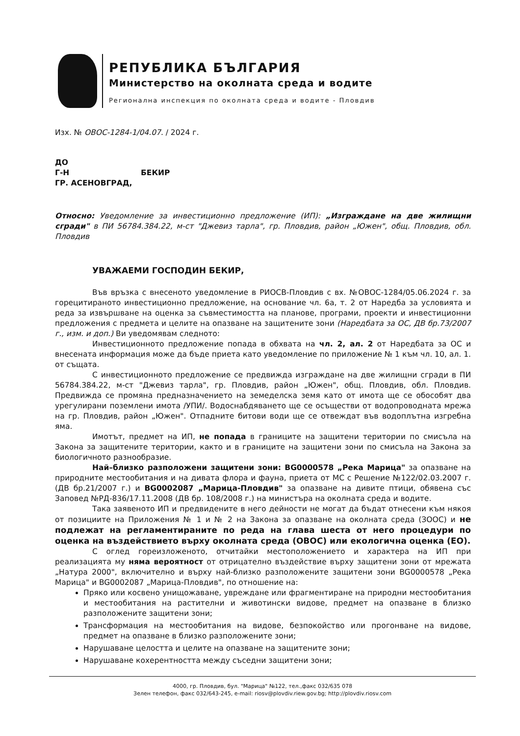РЕПУБЛИКА БЪЛГАРИЯ
Министерство на околната среда и водите
Регионална инспекция по околната среда и водите - Пловдив
Изх. № ОВОС-1284-1/04.07. / 2024 г.
ДО
Г-Н БЕКИР
ГР. АСЕНОВГРАД,
Относно: Уведомление за инвестиционно предложение (ИП): „Изграждане на две жилищни сгради" в ПИ 56784.384.22, м-ст "Джевиз тарла", гр. Пловдив, район „Южен", общ. Пловдив, обл. Пловдив
УВАЖАЕМИ ГОСПОДИН БЕКИР,
Във връзка с внесеното уведомление в РИОСВ-Пловдив с вх. №ОВОС-1284/05.06.2024 г. за горецитираното инвестиционно предложение, на основание чл. 6а, т. 2 от Наредба за условията и реда за извършване на оценка за съвместимостта на планове, програми, проекти и инвестиционни предложения с предмета и целите на опазване на защитените зони (Наредбата за ОС, ДВ бр.73/2007 г., изм. и доп.) Ви уведомявам следното:
Инвестиционното предложение попада в обхвата на чл. 2, ал. 2 от Наредбата за ОС и внесената информация може да бъде приета като уведомление по приложение № 1 към чл. 10, ал. 1. от същата.
С инвестиционното предложение се предвижда изграждане на две жилищни сгради в ПИ 56784.384.22, м-ст "Джевиз тарла", гр. Пловдив, район „Южен", общ. Пловдив, обл. Пловдив. Предвижда се промяна предназначението на земеделска земя като от имота ще се обособят два урегулирани поземлени имота /УПИ/. Водоснабдяването ще се осъществи от водопроводната мрежа на гр. Пловдив, район „Южен". Отпадните битови води ще се отвеждат във водоплътна изгребна яма.
Имотът, предмет на ИП, не попада в границите на защитени територии по смисъла на Закона за защитените територии, както и в границите на защитени зони по смисъла на Закона за биологичното разнообразие.
Най–близко разположени защитени зони: BG0000578 „Река Марица" за опазване на природните местообитания и на дивата флора и фауна, приета от МС с Решение №122/02.03.2007 г. (ДВ бр.21/2007 г.) и BG0002087 „Марица-Пловдив" за опазване на дивите птици, обявена със Заповед №РД-836/17.11.2008 (ДВ бр. 108/2008 г.) на министъра на околната среда и водите.
Така заявеното ИП и предвидените в него дейности не могат да бъдат отнесени към някоя от позициите на Приложения № 1 и № 2 на Закона за опазване на околната среда (ЗООС) и не подлежат на регламентираните по реда на глава шеста от него процедури по оценка на въздействието върху околната среда (ОВОС) или екологична оценка (ЕО).
С оглед гореизложеното, отчитайки местоположението и характера на ИП при реализацията му няма вероятност от отрицателно въздействие върху защитени зони от мрежата „Натура 2000", включително и върху най-близко разположените защитени зони BG0000578 „Река Марица" и BG0002087 „Марица-Пловдив", по отношение на:
Пряко или косвено унищожаване, увреждане или фрагментиране на природни местообитания и местообитания на растителни и животински видове, предмет на опазване в близко разположените защитени зони;
Трансформация на местообитания на видове, безпокойство или прогонване на видове, предмет на опазване в близко разположените зони;
Нарушаване целостта и целите на опазване на защитените зони;
Нарушаване кохерентността между съседни защитени зони;
4000, гр. Пловдив, бул. "Марица" №122, тел.,факс 032/635 078
Зелен телефон, факс 032/643-245, e-mail: riosv@plovdiv.riew.gov.bg; http://plovdiv.riosv.com